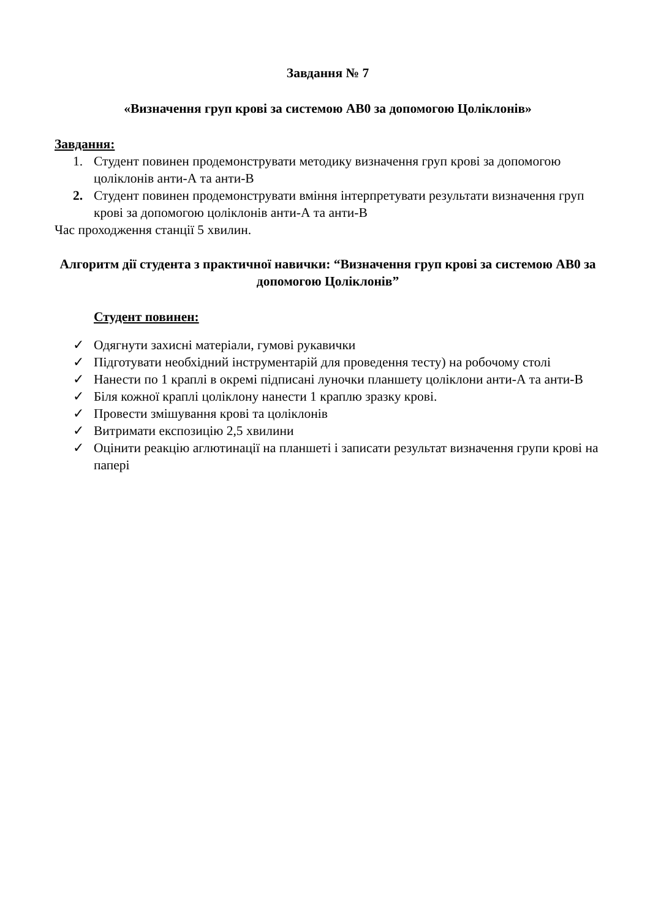Завдання № 7
«Визначення груп крові за системою АВ0 за допомогою Цоліклонів»
Завдання:
1. Студент повинен продемонструвати методику визначення груп крові за допомогою цоліклонів анти-А та анти-В
2. Студент повинен продемонструвати вміння інтерпретувати результати визначення груп крові за допомогою цоліклонів анти-А та анти-В
Час проходження станції 5 хвилин.
Алгоритм дії студента з практичної навички: “Визначення груп крові за системою АВ0 за допомогою Цоліклонів”
Студент повинен:
✓ Одягнути захисні матеріали, гумові рукавички
✓ Підготувати необхідний інструментарій для проведення тесту) на робочому столі
✓ Нанести по 1 краплі в окремі підписані луночки планшету цоліклони анти-А та анти-В
✓ Біля кожної краплі цоліклону нанести 1 краплю зразку крові.
✓ Провести змішування крові та цоліклонів
✓ Витримати експозицію 2,5 хвилини
✓ Оцінити реакцію аглютинації на планшеті і записати результат визначення групи крові на папері